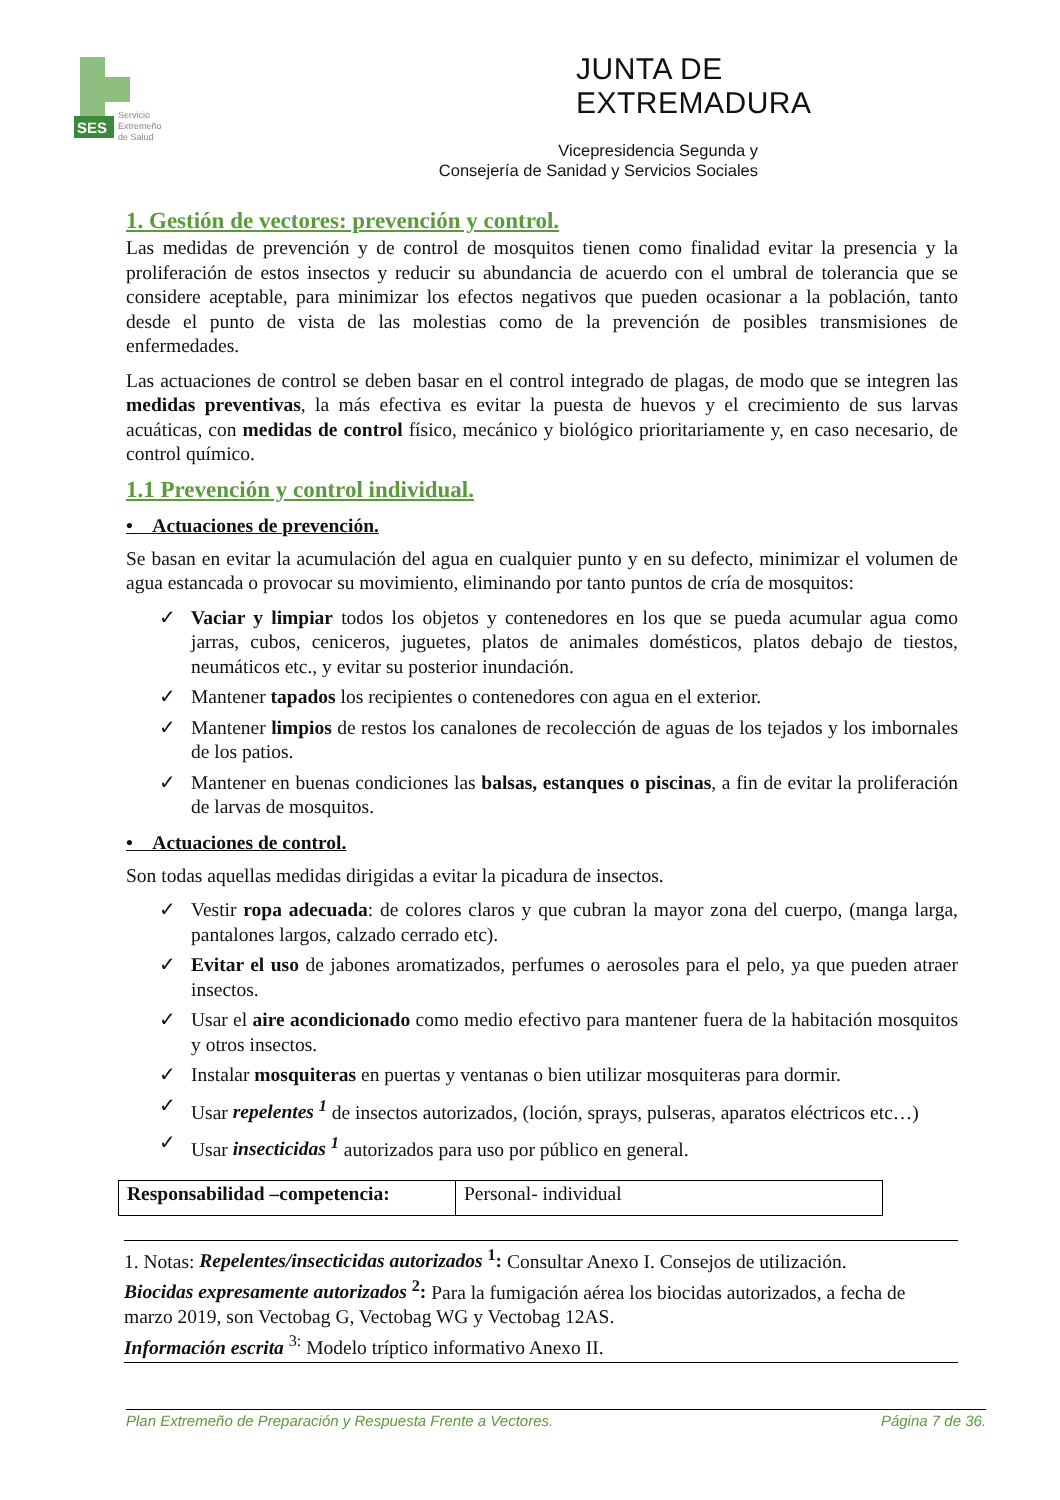SES
Servicio
Extremeño
de Salud
JUNTA DE EXTREMADURA
Vicepresidencia Segunda y
Consejería de Sanidad y Servicios Sociales
1. Gestión de vectores: prevención y control.
Las medidas de prevención y de control de mosquitos tienen como finalidad evitar la presencia y la proliferación de estos insectos y reducir su abundancia de acuerdo con el umbral de tolerancia que se considere aceptable, para minimizar los efectos negativos que pueden ocasionar a la población, tanto desde el punto de vista de las molestias como de la prevención de posibles transmisiones de enfermedades.
Las actuaciones de control se deben basar en el control integrado de plagas, de modo que se integren las medidas preventivas, la más efectiva es evitar la puesta de huevos y el crecimiento de sus larvas acuáticas, con medidas de control físico, mecánico y biológico prioritariamente y, en caso necesario, de control químico.
1.1 Prevención y control individual.
• Actuaciones de prevención.
Se basan en evitar la acumulación del agua en cualquier punto y en su defecto, minimizar el volumen de agua estancada o provocar su movimiento, eliminando por tanto puntos de cría de mosquitos:
✓ Vaciar y limpiar todos los objetos y contenedores en los que se pueda acumular agua como jarras, cubos, ceniceros, juguetes, platos de animales domésticos, platos debajo de tiestos, neumáticos etc., y evitar su posterior inundación.
✓ Mantener tapados los recipientes o contenedores con agua en el exterior.
✓ Mantener limpios de restos los canalones de recolección de aguas de los tejados y los imbornales de los patios.
✓ Mantener en buenas condiciones las balsas, estanques o piscinas, a fin de evitar la proliferación de larvas de mosquitos.
• Actuaciones de control.
Son todas aquellas medidas dirigidas a evitar la picadura de insectos.
✓ Vestir ropa adecuada: de colores claros y que cubran la mayor zona del cuerpo, (manga larga, pantalones largos, calzado cerrado etc).
✓ Evitar el uso de jabones aromatizados, perfumes o aerosoles para el pelo, ya que pueden atraer insectos.
✓ Usar el aire acondicionado como medio efectivo para mantener fuera de la habitación mosquitos y otros insectos.
✓ Instalar mosquiteras en puertas y ventanas o bien utilizar mosquiteras para dormir.
✓ Usar repelentes <sup>1</sup> de insectos autorizados, (loción, sprays, pulseras, aparatos eléctricos etc…)
✓ Usar insecticidas <sup>1</sup> autorizados para uso por público en general.
| Responsabilidad –competencia: | Personal- individual |
1. Notas: Repelentes/insecticidas autorizados <sup>1</sup>: Consultar Anexo I. Consejos de utilización.
Biocidas expresamente autorizados <sup>2</sup>: Para la fumigación aérea los biocidas autorizados, a fecha de marzo 2019, son Vectobag G, Vectobag WG y Vectobag 12AS.
Información escrita <sup>3:</sup> Modelo tríptico informativo Anexo II.
Plan Extremeño de Preparación y Respuesta Frente a Vectores. Página 7 de 36.